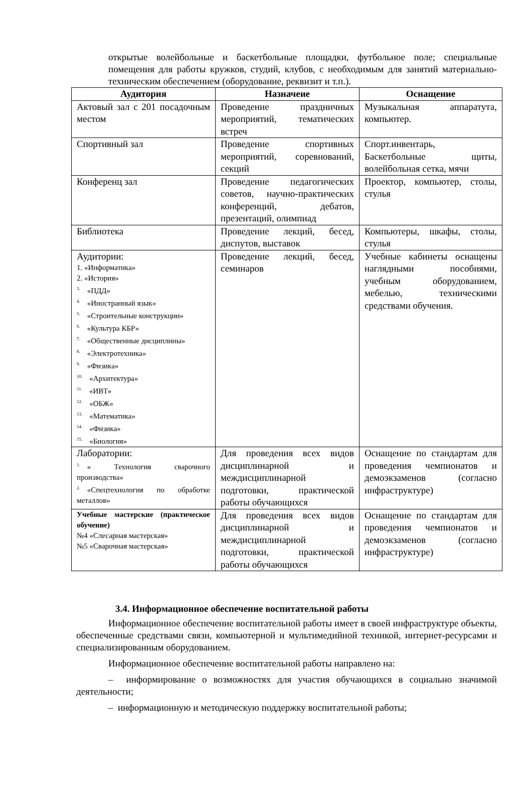открытые волейбольные и баскетбольные площадки, футбольное поле; специальные помещения для работы кружков, студий, клубов, с необходимым для занятий материально-техническим обеспечением (оборудование, реквизит и т.п.).
| Аудитория | Назначеие | Оснащение |
| --- | --- | --- |
| Актовый зал с 201 посадочным местом | Проведение праздничных мероприятий, тематических встреч | Музыкальная аппаратута, компьютер. |
| Спортивный зал | Проведение спортивных мероприятий, соревнований, секций | Спорт.инвентарь, Баскетбольные щиты, волейбольная сетка, мячи |
| Конференц зал | Проведение педагогических советов, научно-практических конференций, дебатов, презентаций, олимпиад | Проектор, компьютер, столы, стулья |
| Библиотека | Проведение лекций, бесед, диспутов, выставок | Компьютеры, шкафы, столы, стулья |
| Аудитории: 1. «Информатика» 2. «История» <sup>3.</sup> «ПДД» <sup>4.</sup> «Иностранный язык» <sup>5.</sup> «Строительные конструкции» <sup>6.</sup> «Культура КБР» <sup>7.</sup> «Общественные дисциплины» <sup>8.</sup> «Электротехника» <sup>9.</sup> «Физика» <sup>10.</sup> «Архитектура» <sup>11.</sup> «ИВТ» <sup>12.</sup> «ОБЖ» <sup>13.</sup> «Математика» <sup>14.</sup> «Физика» <sup>15.</sup> «Биология» | Проведение лекций, бесед, семинаров | Учебные кабинеты оснащены наглядными пособиями, учебным оборудованием, мебелью, техническими средствами обучения. |
| Лаборатории: <sup>1.</sup> « Технология сварочного производства» <sup>2.</sup> «Спецтехнология по обработке металлов» | Для проведения всех видов дисциплинарной и междисциплинарной подготовки, практической работы обучающихся | Оснащение по стандартам для проведения чемпионатов и демоэкзаменов (согласно инфраструктуре) |
| Учебные мастерские (практическое обучение) №4 «Слесарная мастерская» №5 «Сварочная мастерская» | Для проведения всех видов дисциплинарной и междисциплинарной подготовки, практической работы обучающихся | Оснащение по стандартам для проведения чемпионатов и демоэкзаменов (согласно инфраструктуре) |
3.4. Информационное обеспечение воспитательной работы
Информационное обеспечение воспитательной работы имеет в своей инфраструктуре объекты, обеспеченные средствами связи, компьютерной и мультимедийной техникой, интернет-ресурсами и специализированным оборудованием.
Информационное обеспечение воспитательной работы направлено на:
– информирование о возможностях для участия обучающихся в социально значимой деятельности;
– информационную и методическую поддержку воспитательной работы;